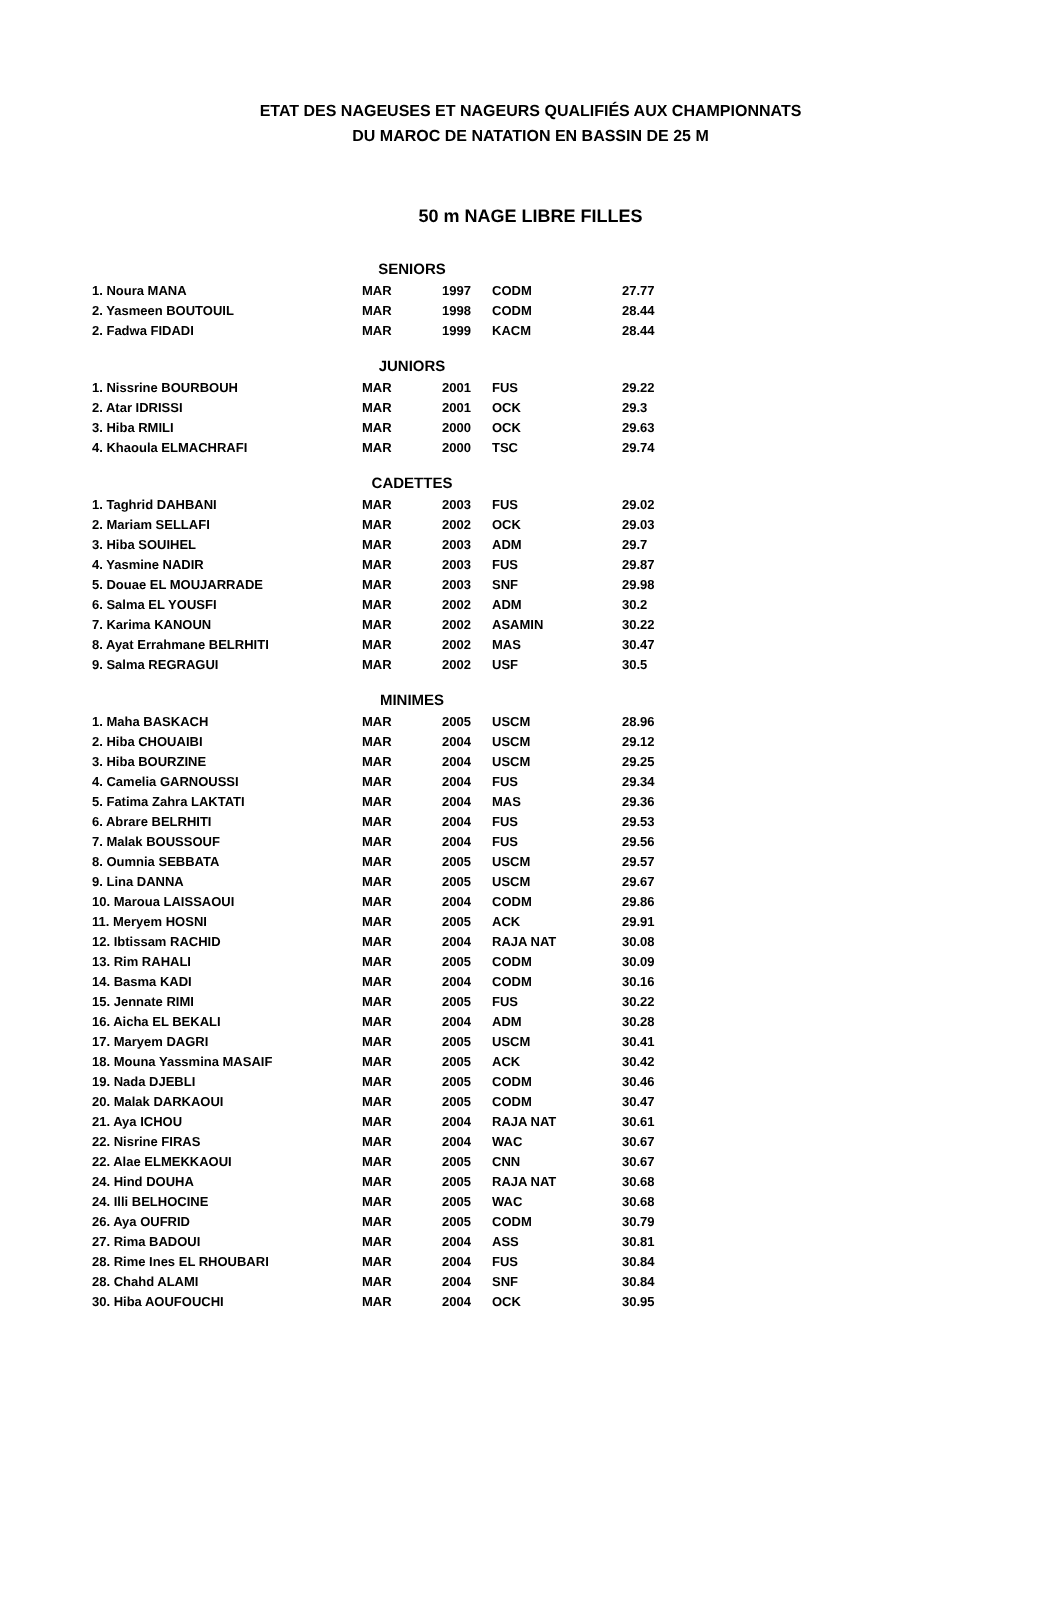ETAT DES NAGEUSES ET NAGEURS QUALIFIÉS AUX CHAMPIONNATS
DU MAROC DE NATATION EN BASSIN DE 25 M
50 m NAGE LIBRE FILLES
| SENIORS | | | | |
| --- | --- | --- | --- | --- |
| 1. Noura MANA | MAR | 1997 | CODM | 27.77 |
| 2. Yasmeen BOUTOUIL | MAR | 1998 | CODM | 28.44 |
| 2. Fadwa FIDADI | MAR | 1999 | KACM | 28.44 |
| JUNIORS | | | | |
| 1. Nissrine BOURBOUH | MAR | 2001 | FUS | 29.22 |
| 2. Atar IDRISSI | MAR | 2001 | OCK | 29.3 |
| 3. Hiba RMILI | MAR | 2000 | OCK | 29.63 |
| 4. Khaoula ELMACHRAFI | MAR | 2000 | TSC | 29.74 |
| CADETTES | | | | |
| 1. Taghrid DAHBANI | MAR | 2003 | FUS | 29.02 |
| 2. Mariam SELLAFI | MAR | 2002 | OCK | 29.03 |
| 3. Hiba SOUIHEL | MAR | 2003 | ADM | 29.7 |
| 4. Yasmine NADIR | MAR | 2003 | FUS | 29.87 |
| 5. Douae EL MOUJARRADE | MAR | 2003 | SNF | 29.98 |
| 6. Salma EL YOUSFI | MAR | 2002 | ADM | 30.2 |
| 7. Karima KANOUN | MAR | 2002 | ASAMIN | 30.22 |
| 8. Ayat Errahmane BELRHITI | MAR | 2002 | MAS | 30.47 |
| 9. Salma REGRAGUI | MAR | 2002 | USF | 30.5 |
| MINIMES | | | | |
| 1. Maha BASKACH | MAR | 2005 | USCM | 28.96 |
| 2. Hiba CHOUAIBI | MAR | 2004 | USCM | 29.12 |
| 3. Hiba BOURZINE | MAR | 2004 | USCM | 29.25 |
| 4. Camelia GARNOUSSI | MAR | 2004 | FUS | 29.34 |
| 5. Fatima Zahra LAKTATI | MAR | 2004 | MAS | 29.36 |
| 6. Abrare BELRHITI | MAR | 2004 | FUS | 29.53 |
| 7. Malak BOUSSOUF | MAR | 2004 | FUS | 29.56 |
| 8. Oumnia SEBBATA | MAR | 2005 | USCM | 29.57 |
| 9. Lina DANNA | MAR | 2005 | USCM | 29.67 |
| 10. Maroua LAISSAOUI | MAR | 2004 | CODM | 29.86 |
| 11. Meryem HOSNI | MAR | 2005 | ACK | 29.91 |
| 12. Ibtissam RACHID | MAR | 2004 | RAJA NAT | 30.08 |
| 13. Rim RAHALI | MAR | 2005 | CODM | 30.09 |
| 14. Basma KADI | MAR | 2004 | CODM | 30.16 |
| 15. Jennate RIMI | MAR | 2005 | FUS | 30.22 |
| 16. Aicha EL BEKALI | MAR | 2004 | ADM | 30.28 |
| 17. Maryem DAGRI | MAR | 2005 | USCM | 30.41 |
| 18. Mouna Yassmina MASAIF | MAR | 2005 | ACK | 30.42 |
| 19. Nada DJEBLI | MAR | 2005 | CODM | 30.46 |
| 20. Malak DARKAOUI | MAR | 2005 | CODM | 30.47 |
| 21. Aya ICHOU | MAR | 2004 | RAJA NAT | 30.61 |
| 22. Nisrine FIRAS | MAR | 2004 | WAC | 30.67 |
| 22. Alae ELMEKKAOUI | MAR | 2005 | CNN | 30.67 |
| 24. Hind DOUHA | MAR | 2005 | RAJA NAT | 30.68 |
| 24. Illi BELHOCINE | MAR | 2005 | WAC | 30.68 |
| 26. Aya OUFRID | MAR | 2005 | CODM | 30.79 |
| 27. Rima BADOUI | MAR | 2004 | ASS | 30.81 |
| 28. Rime Ines EL RHOUBARI | MAR | 2004 | FUS | 30.84 |
| 28. Chahd ALAMI | MAR | 2004 | SNF | 30.84 |
| 30. Hiba AOUFOUCHI | MAR | 2004 | OCK | 30.95 |